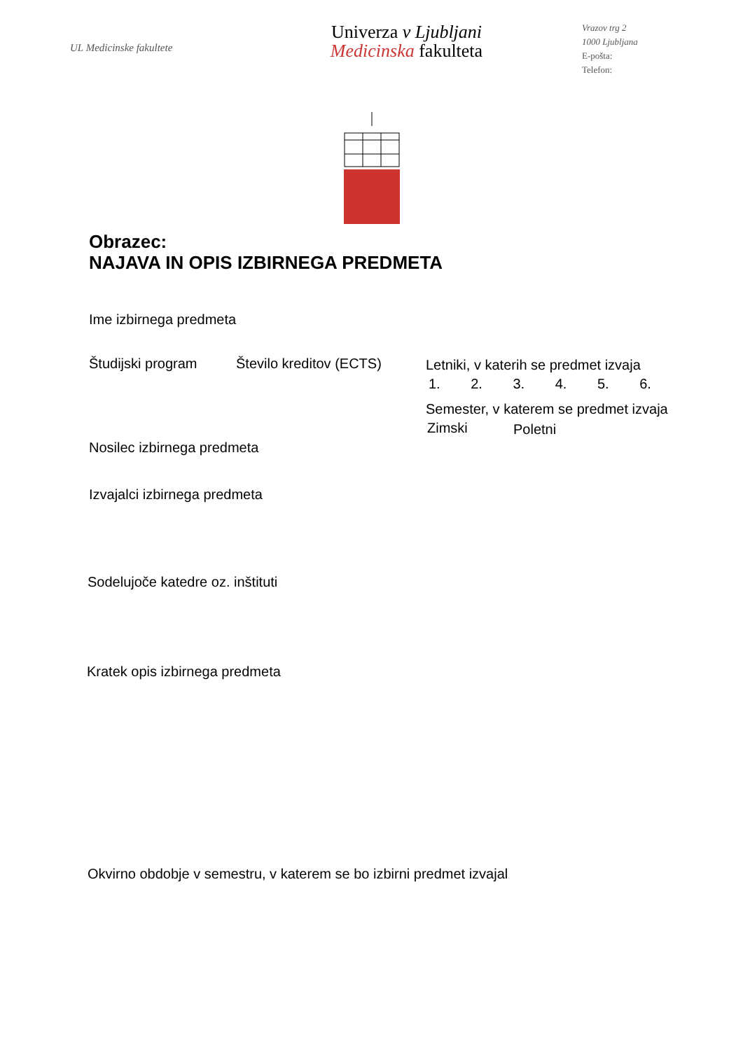UL Medicinske fakultete
Univerza v Ljubljani
Medicinska fakulteta
Vrazov trg 2
1000 Ljubljana
E-pošta:
Telefon:
Obrazec:
NAJAVA IN OPIS IZBIRNEGA PREDMETA
Ime izbirnega predmeta
Študijski program Število kreditov (ECTS)
Letniki, v katerih se predmet izvaja
1. 2. 3. 4. 5. 6.
Semester, v katerem se predmet izvaja
Zimski Poletni
Nosilec izbirnega predmeta
Izvajalci izbirnega predmeta
Sodelujoče katedre oz. inštituti
Kratek opis izbirnega predmeta
Okvirno obdobje v semestru, v katerem se bo izbirni predmet izvajal